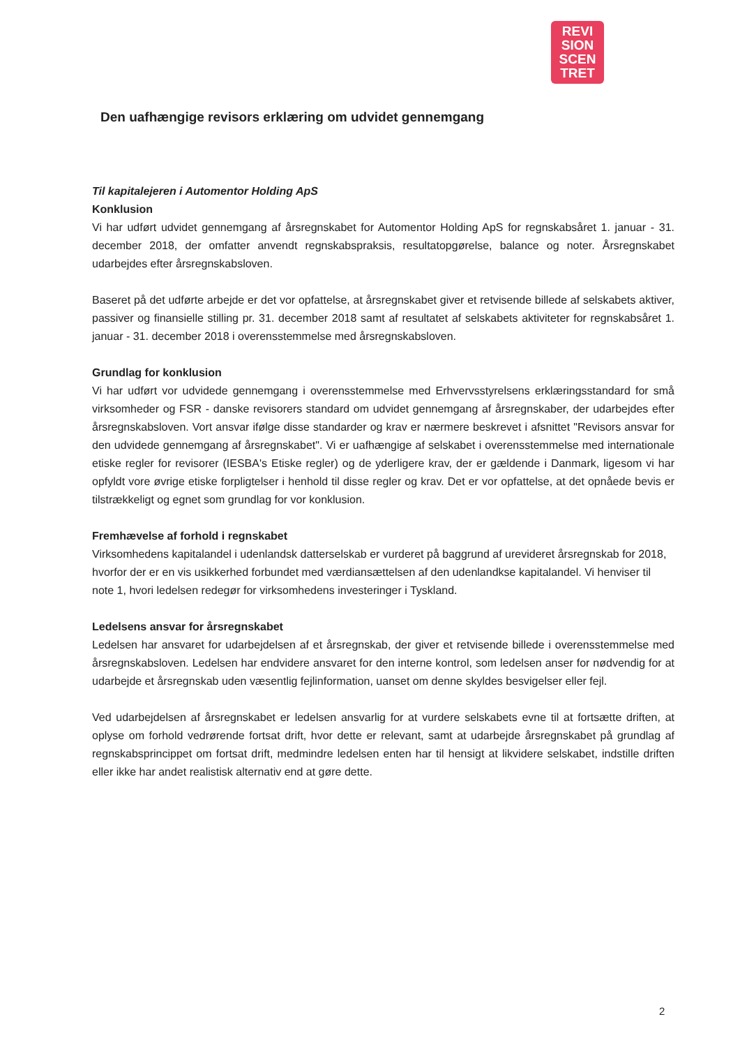REVI
SION
SCEN
TRET
Den uafhængige revisors erklæring om udvidet gennemgang
Til kapitalejeren i Automentor Holding ApS
Konklusion
Vi har udført udvidet gennemgang af årsregnskabet for Automentor Holding ApS for regnskabsåret 1. januar - 31. december 2018, der omfatter anvendt regnskabspraksis, resultatopgørelse, balance og noter. Årsregnskabet udarbejdes efter årsregnskabsloven.
Baseret på det udførte arbejde er det vor opfattelse, at årsregnskabet giver et retvisende billede af selskabets aktiver, passiver og finansielle stilling pr. 31. december 2018 samt af resultatet af selskabets aktiviteter for regnskabsåret 1. januar - 31. december 2018 i overensstemmelse med årsregnskabsloven.
Grundlag for konklusion
Vi har udført vor udvidede gennemgang i overensstemmelse med Erhvervsstyrelsens erklæringsstandard for små virksomheder og FSR - danske revisorers standard om udvidet gennemgang af årsregnskaber, der udarbejdes efter årsregnskabsloven. Vort ansvar ifølge disse standarder og krav er nærmere beskrevet i afsnittet "Revisors ansvar for den udvidede gennemgang af årsregnskabet". Vi er uafhængige af selskabet i overensstemmelse med internationale etiske regler for revisorer (IESBA's Etiske regler) og de yderligere krav, der er gældende i Danmark, ligesom vi har opfyldt vore øvrige etiske forpligtelser i henhold til disse regler og krav. Det er vor opfattelse, at det opnåede bevis er tilstrækkeligt og egnet som grundlag for vor konklusion.
Fremhævelse af forhold i regnskabet
Virksomhedens kapitalandel i udenlandsk datterselskab er vurderet på baggrund af urevideret årsregnskab for 2018, hvorfor der er en vis usikkerhed forbundet med værdiansættelsen af den udenlandkse kapitalandel. Vi henviser til note 1, hvori ledelsen redegør for virksomhedens investeringer i Tyskland.
Ledelsens ansvar for årsregnskabet
Ledelsen har ansvaret for udarbejdelsen af et årsregnskab, der giver et retvisende billede i overensstemmelse med årsregnskabsloven. Ledelsen har endvidere ansvaret for den interne kontrol, som ledelsen anser for nødvendig for at udarbejde et årsregnskab uden væsentlig fejlinformation, uanset om denne skyldes besvigelser eller fejl.
Ved udarbejdelsen af årsregnskabet er ledelsen ansvarlig for at vurdere selskabets evne til at fortsætte driften, at oplyse om forhold vedrørende fortsat drift, hvor dette er relevant, samt at udarbejde årsregnskabet på grundlag af regnskabsprincippet om fortsat drift, medmindre ledelsen enten har til hensigt at likvidere selskabet, indstille driften eller ikke har andet realistisk alternativ end at gøre dette.
2